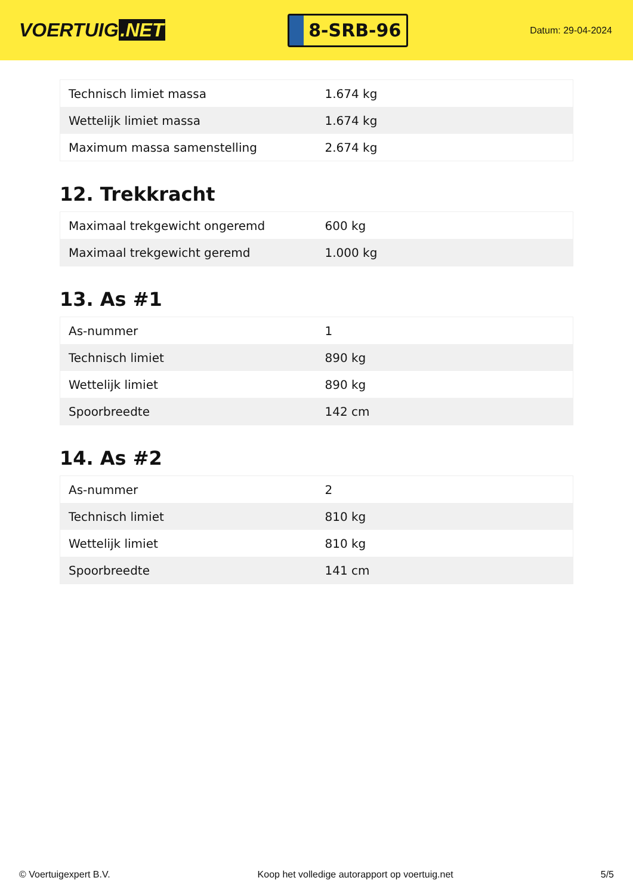VOERTUIG.NET
8-SRB-96
Datum: 29-04-2024
| Technisch limiet massa | 1.674 kg |
| Wettelijk limiet massa | 1.674 kg |
| Maximum massa samenstelling | 2.674 kg |
12. Trekkracht
| Maximaal trekgewicht ongeremd | 600 kg |
| Maximaal trekgewicht geremd | 1.000 kg |
13. As #1
| As-nummer | 1 |
| Technisch limiet | 890 kg |
| Wettelijk limiet | 890 kg |
| Spoorbreedte | 142 cm |
14. As #2
| As-nummer | 2 |
| Technisch limiet | 810 kg |
| Wettelijk limiet | 810 kg |
| Spoorbreedte | 141 cm |
© Voertuigexpert B.V. Koop het volledige autorapport op voertuig.net 5/5